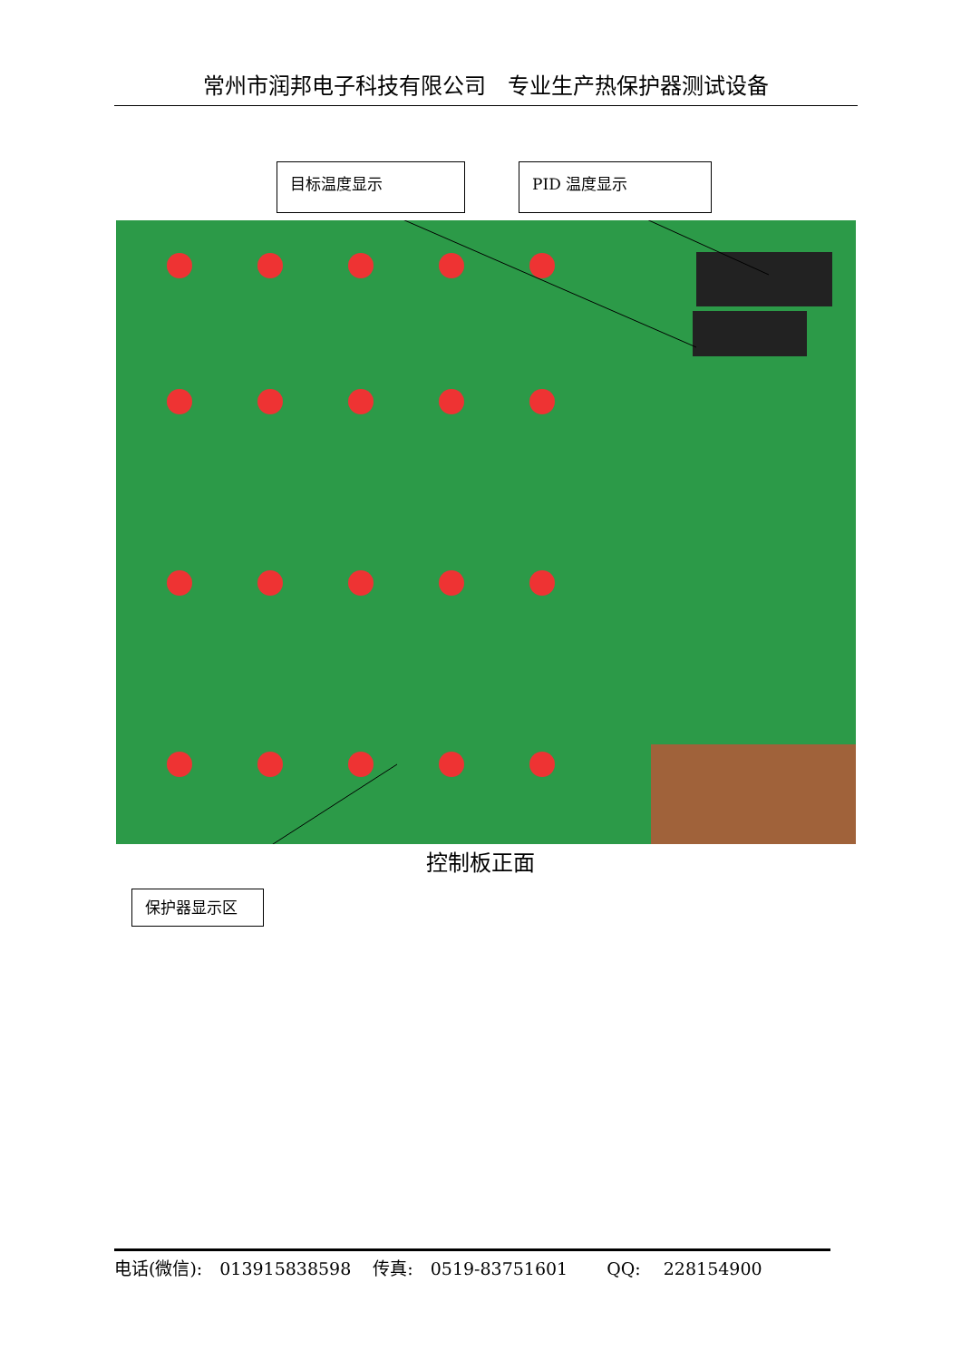常州市润邦电子科技有限公司　专业生产热保护器测试设备
目标温度显示 PID 温度显示
控制板正面
保护器显示区
电话(微信):　013915838598 传真:　0519-83751601　QQ:　 228154900